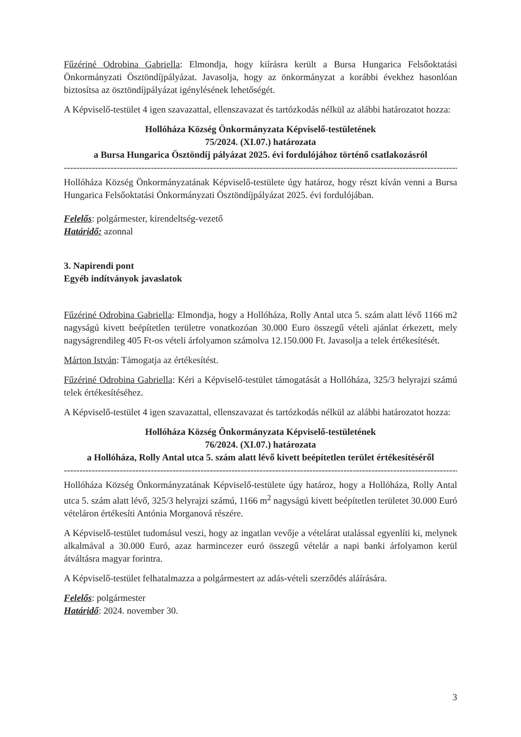Fűzériné Odrobina Gabriella: Elmondja, hogy kiírásra került a Bursa Hungarica Felsőoktatási Önkormányzati Ösztöndíjpályázat. Javasolja, hogy az önkormányzat a korábbi évekhez hasonlóan biztosítsa az ösztöndíjpályázat igénylésének lehetőségét.
A Képviselő-testület 4 igen szavazattal, ellenszavazat és tartózkodás nélkül az alábbi határozatot hozza:
Hollóháza Község Önkormányzata Képviselő-testületének
75/2024. (XI.07.) határozata
a Bursa Hungarica Ösztöndíj pályázat 2025. évi fordulójához történő csatlakozásról
----------------------------------------------------------------------------------------------------------------------------------------------
Hollóháza Község Önkormányzatának Képviselő-testülete úgy határoz, hogy részt kíván venni a Bursa Hungarica Felsőoktatási Önkormányzati Ösztöndíjpályázat 2025. évi fordulójában.
Felelős: polgármester, kirendeltség-vezető
Határidő: azonnal
3. Napirendi pont
Egyéb indítványok javaslatok
Fűzériné Odrobina Gabriella: Elmondja, hogy a Hollóháza, Rolly Antal utca 5. szám alatt lévő 1166 m2 nagyságú kivett beépítetlen területre vonatkozóan 30.000 Euro összegű vételi ajánlat érkezett, mely nagyságrendileg 405 Ft-os vételi árfolyamon számolva 12.150.000 Ft. Javasolja a telek értékesítését.
Márton István: Támogatja az értékesítést.
Fűzériné Odrobina Gabriella: Kéri a Képviselő-testület támogatását a Hollóháza, 325/3 helyrajzi számú telek értékesítéséhez.
A Képviselő-testület 4 igen szavazattal, ellenszavazat és tartózkodás nélkül az alábbi határozatot hozza:
Hollóháza Község Önkormányzata Képviselő-testületének
76/2024. (XI.07.) határozata
a Hollóháza, Rolly Antal utca 5. szám alatt lévő kivett beépítetlen terület értékesítéséről
----------------------------------------------------------------------------------------------------------------------------------------------
Hollóháza Község Önkormányzatának Képviselő-testülete úgy határoz, hogy a Hollóháza, Rolly Antal utca 5. szám alatt lévő, 325/3 helyrajzi számú, 1166 m<sup>2</sup> nagyságú kivett beépítetlen területet 30.000 Euró vételáron értékesíti Antónia Morganová részére.
A Képviselő-testület tudomásul veszi, hogy az ingatlan vevője a vételárat utalással egyenlíti ki, melynek alkalmával a 30.000 Euró, azaz harmincezer euró összegű vételár a napi banki árfolyamon kerül átváltásra magyar forintra.
A Képviselő-testület felhatalmazza a polgármestert az adás-vételi szerződés aláírására.
Felelős: polgármester
Határidő: 2024. november 30.
3